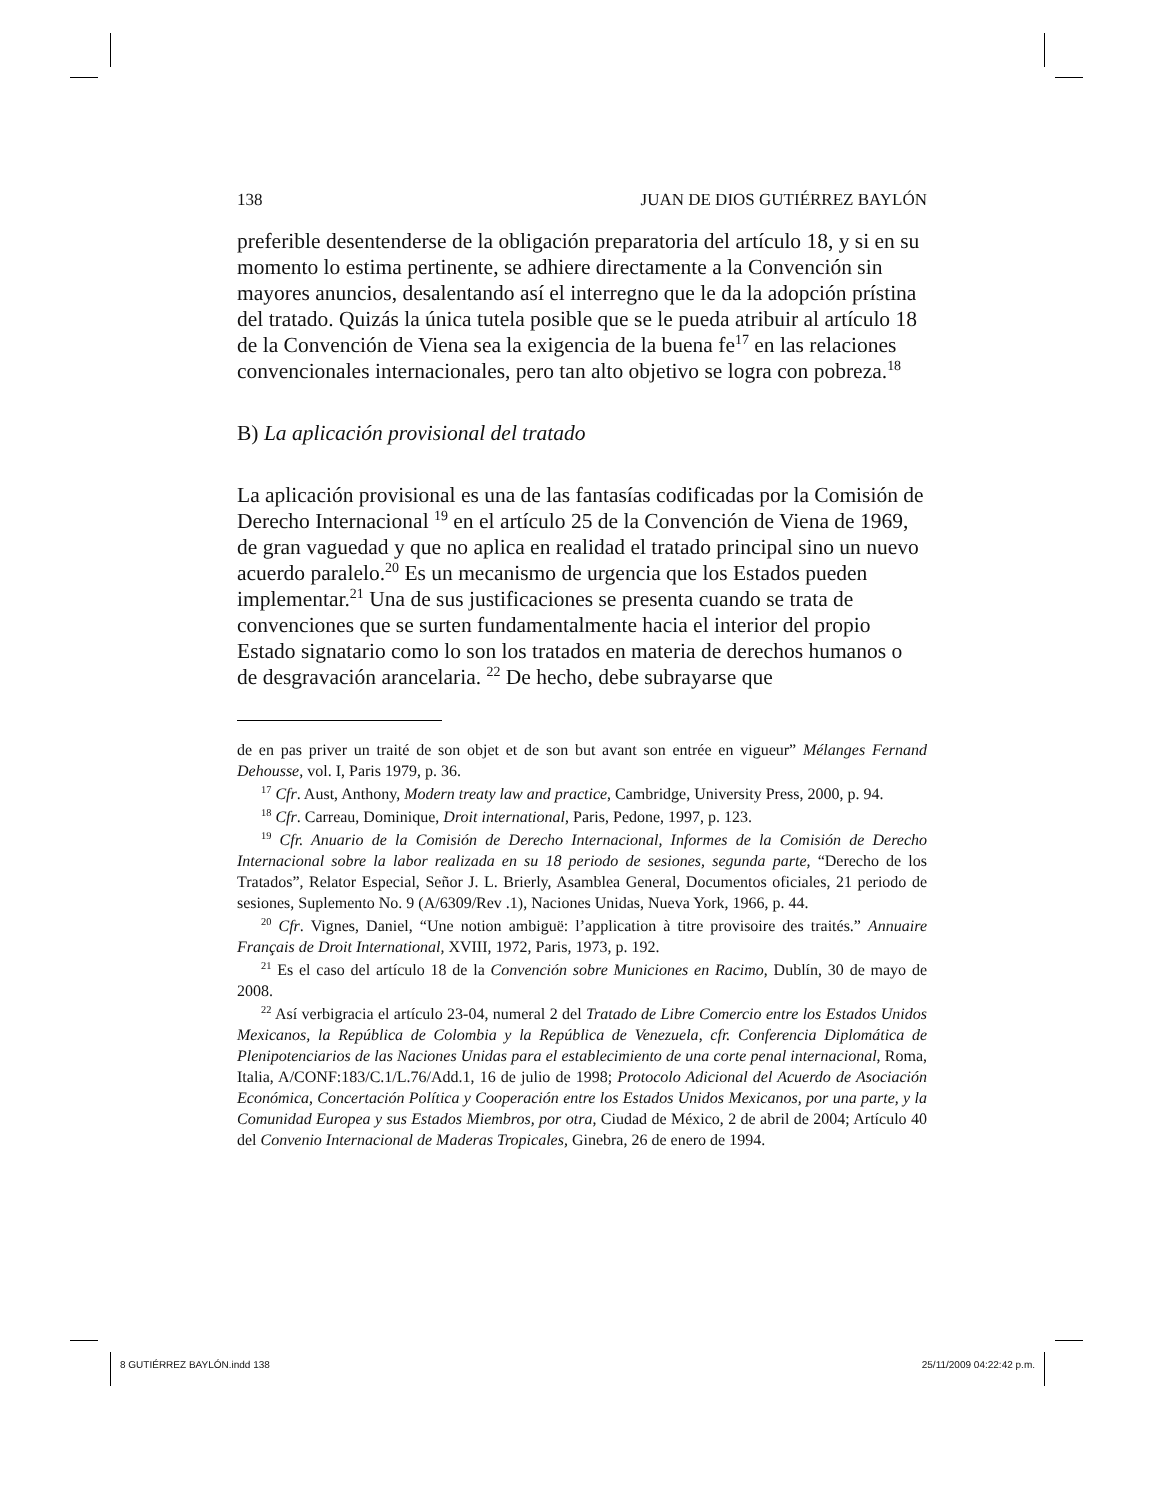138 JUAN DE DIOS GUTIÉRREZ BAYLÓN
preferible desentenderse de la obligación preparatoria del artículo 18, y si en su momento lo estima pertinente, se adhiere directamente a la Convención sin mayores anuncios, desalentando así el interregno que le da la adopción prístina del tratado. Quizás la única tutela posible que se le pueda atribuir al artículo 18 de la Convención de Viena sea la exigencia de la buena fe<sup>17</sup> en las relaciones convencionales internacionales, pero tan alto objetivo se logra con pobreza.<sup>18</sup>
B) La aplicación provisional del tratado
La aplicación provisional es una de las fantasías codificadas por la Comisión de Derecho Internacional <sup>19</sup> en el artículo 25 de la Convención de Viena de 1969, de gran vaguedad y que no aplica en realidad el tratado principal sino un nuevo acuerdo paralelo.<sup>20</sup> Es un mecanismo de urgencia que los Estados pueden implementar.<sup>21</sup> Una de sus justificaciones se presenta cuando se trata de convenciones que se surten fundamentalmente hacia el interior del propio Estado signatario como lo son los tratados en materia de derechos humanos o de desgravación arancelaria. <sup>22</sup> De hecho, debe subrayarse que
de en pas priver un traité de son objet et de son but avant son entrée en vigueur” Mélanges Fernand Dehousse, vol. I, Paris 1979, p. 36.
<sup>17</sup> Cfr. Aust, Anthony, Modern treaty law and practice, Cambridge, University Press, 2000, p. 94.
<sup>18</sup> Cfr. Carreau, Dominique, Droit international, Paris, Pedone, 1997, p. 123.
<sup>19</sup> Cfr. Anuario de la Comisión de Derecho Internacional, Informes de la Comisión de Derecho Internacional sobre la labor realizada en su 18 periodo de sesiones, segunda parte, “Derecho de los Tratados”, Relator Especial, Señor J. L. Brierly, Asamblea General, Documentos oficiales, 21 periodo de sesiones, Suplemento No. 9 (A/6309/Rev .1), Naciones Unidas, Nueva York, 1966, p. 44.
<sup>20</sup> Cfr. Vignes, Daniel, “Une notion ambiguë: l’application à titre provisoire des traités.” Annuaire Français de Droit International, XVIII, 1972, Paris, 1973, p. 192.
<sup>21</sup> Es el caso del artículo 18 de la Convención sobre Municiones en Racimo, Dublín, 30 de mayo de 2008.
<sup>22</sup> Así verbigracia el artículo 23-04, numeral 2 del Tratado de Libre Comercio entre los Estados Unidos Mexicanos, la República de Colombia y la República de Venezuela, cfr. Conferencia Diplomática de Plenipotenciarios de las Naciones Unidas para el establecimiento de una corte penal internacional, Roma, Italia, A/CONF:183/C.1/L.76/Add.1, 16 de julio de 1998; Protocolo Adicional del Acuerdo de Asociación Económica, Concertación Política y Cooperación entre los Estados Unidos Mexicanos, por una parte, y la Comunidad Europea y sus Estados Miembros, por otra, Ciudad de México, 2 de abril de 2004; Artículo 40 del Convenio Internacional de Maderas Tropicales, Ginebra, 26 de enero de 1994.
8 GUTIÉRREZ BAYLÓN.indd 138 25/11/2009 04:22:42 p.m.